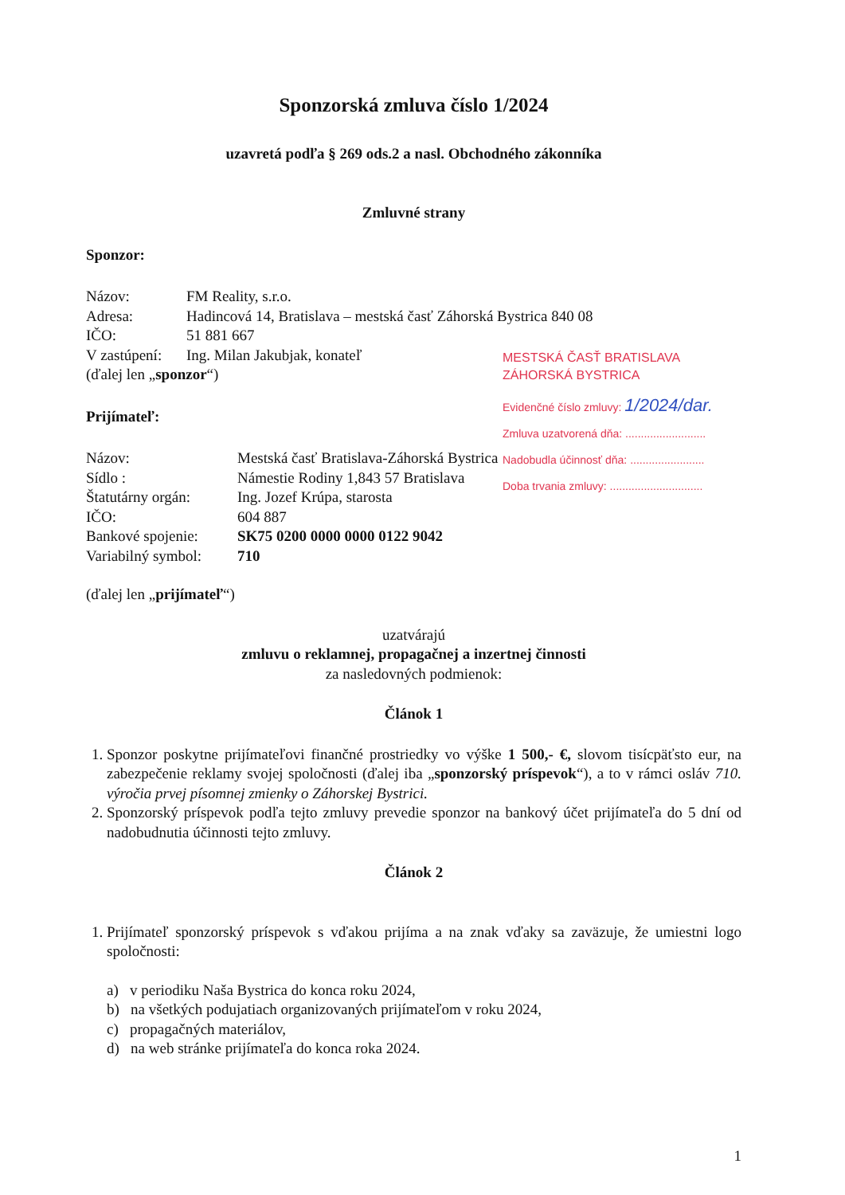Sponzorská zmluva číslo 1/2024
uzavretá podľa § 269 ods.2 a nasl. Obchodného zákonníka
Zmluvné strany
Sponzor:
| Názov: | FM Reality, s.r.o. |
| Adresa: | Hadincová 14, Bratislava – mestská časť Záhorská Bystrica 840 08 |
| IČO: | 51 881 667 |
| V zastúpení: | Ing. Milan Jakubjak, konateľ |
(ďalej len „sponzor“)
Prijímateľ:
| Názov: | Mestská časť Bratislava-Záhorská Bystrica |
| Sídlo : | Námestie Rodiny 1,843 57 Bratislava |
| Štatutárny orgán: | Ing. Jozef Krúpa, starosta |
| IČO: | 604 887 |
| Bankové spojenie: | SK75 0200 0000 0000 0122 9042 |
| Variabilný symbol: | 710 |
MESTSKÁ ČASŤ BRATISLAVA
ZÁHORSKÁ BYSTRICA
Evidenčné číslo zmluvy: 1/2024/dar.
Zmluva uzatvorená dňa: ..........................
Nadobudla účinnosť dňa: ........................
Doba trvania zmluvy: ..............................
(ďalej len „prijímateľ“)
uzatvárajú
zmluvu o reklamnej, propagačnej a inzertnej činnosti
za nasledovných podmienok:
Článok 1
1. Sponzor poskytne prijímateľovi finančné prostriedky vo výške 1 500,- €, slovom tisícpäťsto eur, na zabezpečenie reklamy svojej spoločnosti (ďalej iba „sponzorský príspevok“), a to v rámci osláv 710. výročia prvej písomnej zmienky o Záhorskej Bystrici.
2. Sponzorský príspevok podľa tejto zmluvy prevedie sponzor na bankový účet prijímateľa do 5 dní od nadobudnutia účinnosti tejto zmluvy.
Článok 2
1. Prijímateľ sponzorský príspevok s vďakou prijíma a na znak vďaky sa zaväzuje, že umiestni logo spoločnosti:
a) v periodiku Naša Bystrica do konca roku 2024,
b) na všetkých podujatiach organizovaných prijímateľom v roku 2024,
c) propagačných materiálov,
d) na web stránke prijímateľa do konca roka 2024.
1